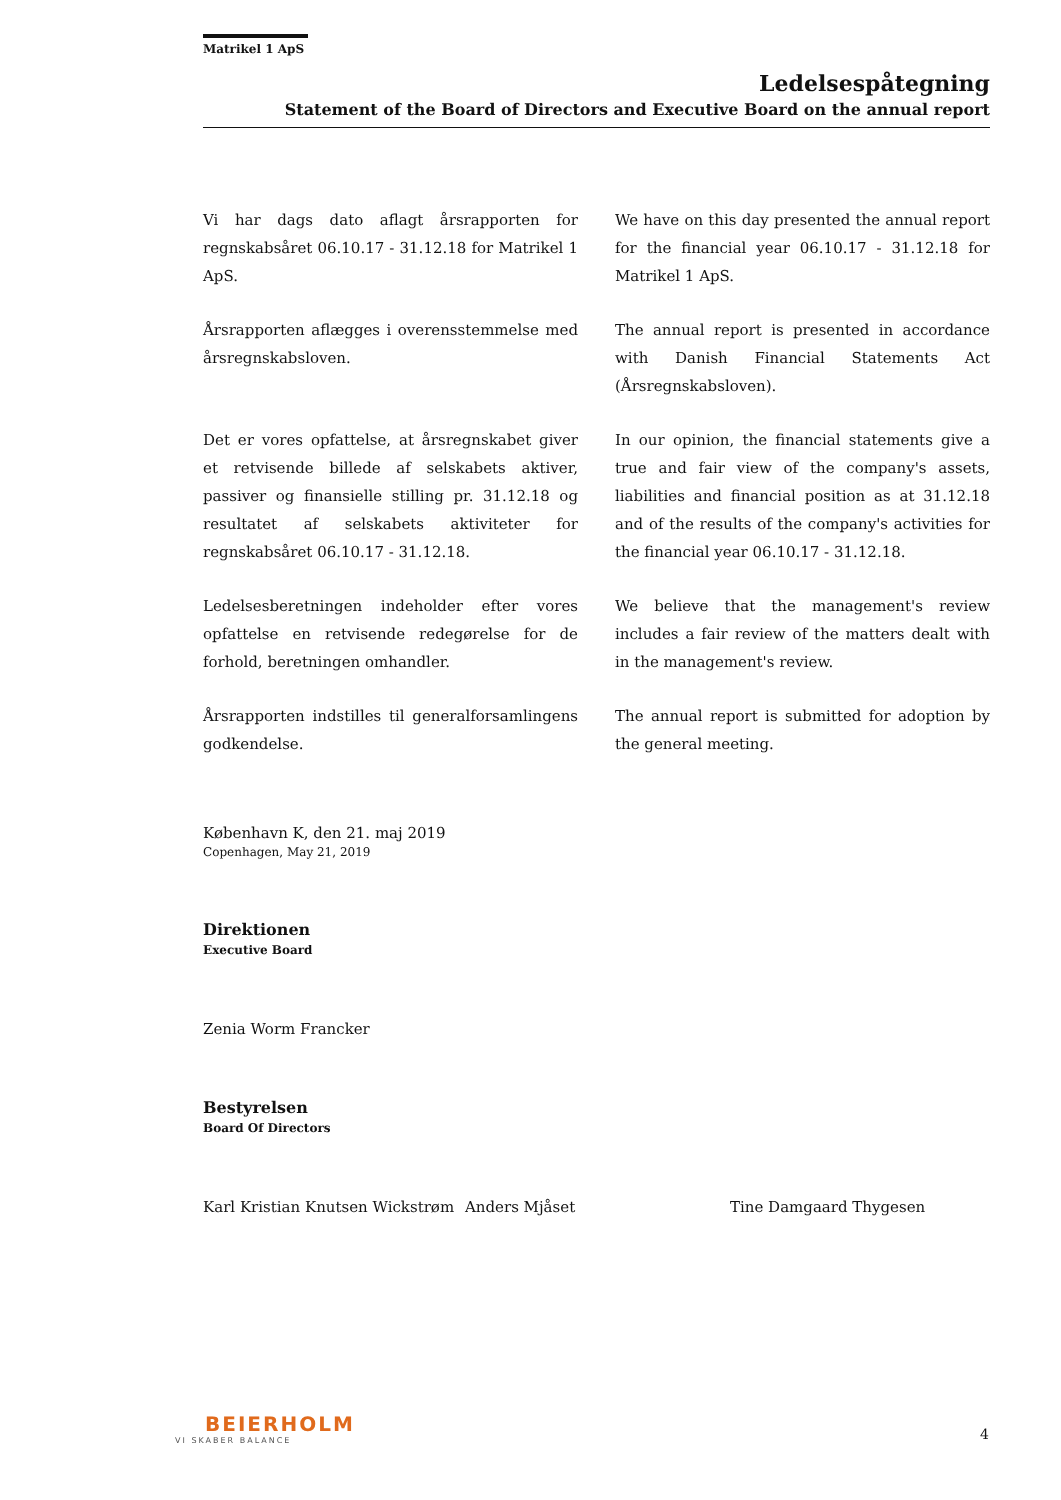Matrikel 1 ApS
Ledelsespåtegning
Statement of the Board of Directors and Executive Board on the annual report
Vi har dags dato aflagt årsrapporten for regnskabsåret 06.10.17 - 31.12.18 for Matrikel 1 ApS.
Årsrapporten aflægges i overensstemmelse med årsregnskabsloven.
Det er vores opfattelse, at årsregnskabet giver et retvisende billede af selskabets aktiver, passiver og finansielle stilling pr. 31.12.18 og resultatet af selskabets aktiviteter for regnskabsåret 06.10.17 - 31.12.18.
Ledelsesberetningen indeholder efter vores opfattelse en retvisende redegørelse for de forhold, beretningen omhandler.
Årsrapporten indstilles til generalforsamlingens godkendelse.
We have on this day presented the annual report for the financial year 06.10.17 - 31.12.18 for Matrikel 1 ApS.
The annual report is presented in accordance with Danish Financial Statements Act (Årsregnskabsloven).
In our opinion, the financial statements give a true and fair view of the company's assets, liabilities and financial position as at 31.12.18 and of the results of the company's activities for the financial year 06.10.17 - 31.12.18.
We believe that the management's review includes a fair review of the matters dealt with in the management's review.
The annual report is submitted for adoption by the general meeting.
København K, den 21. maj 2019
Copenhagen, May 21, 2019
Direktionen
Executive Board
Zenia Worm Francker
Bestyrelsen
Board Of Directors
Karl Kristian Knutsen Wickstrøm Anders Mjåset Tine Damgaard Thygesen
BEIERHOLM
VI SKABER BALANCE
4